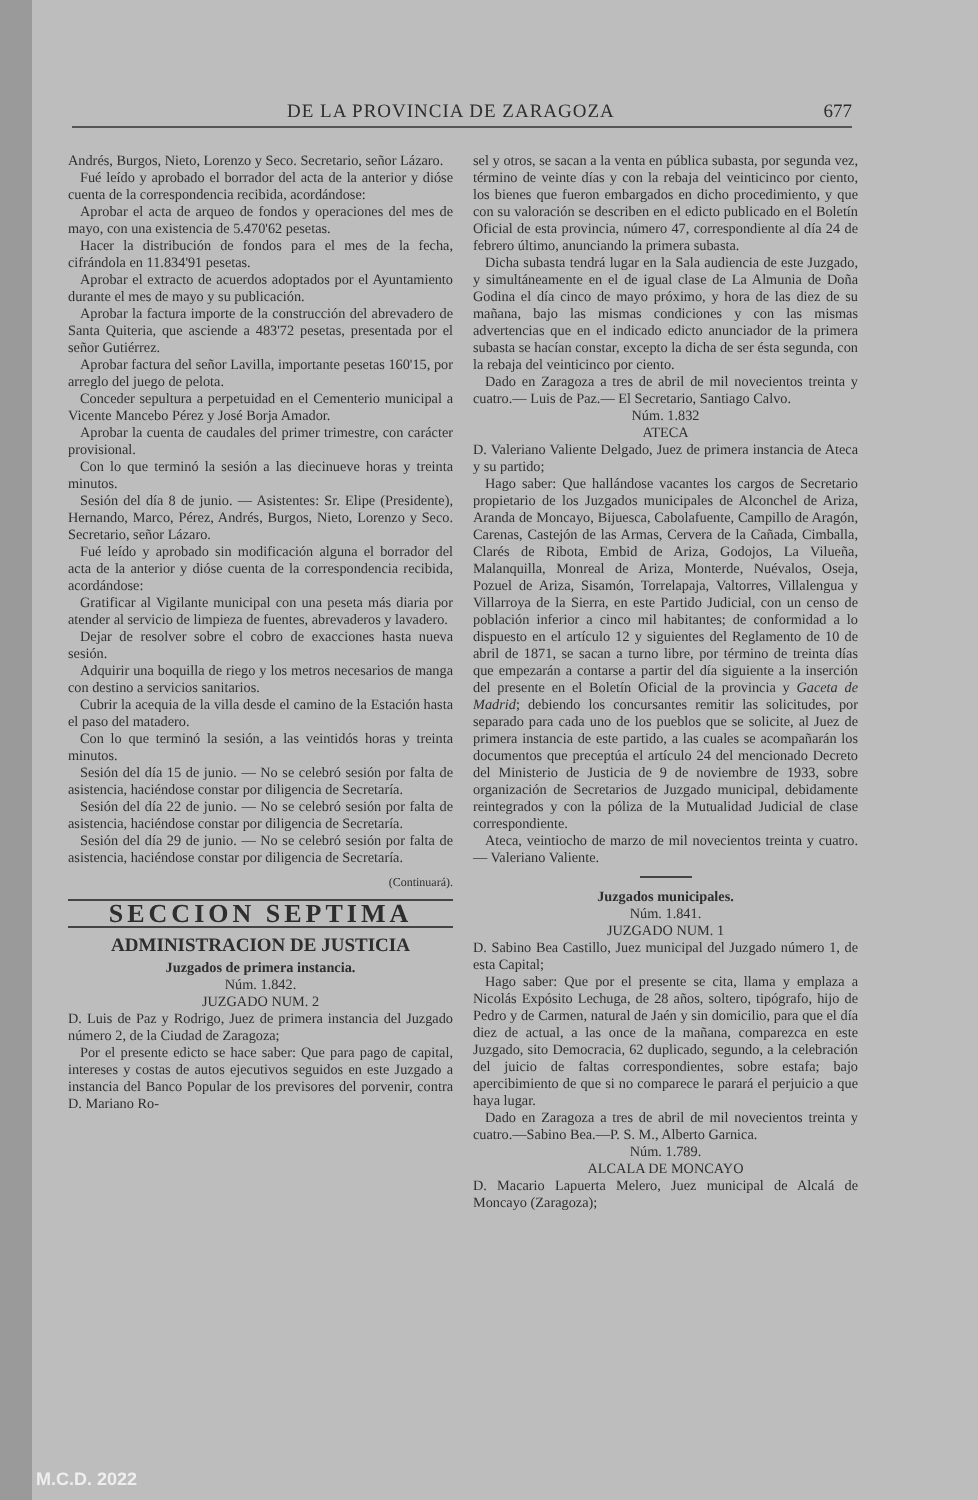DE LA PROVINCIA DE ZARAGOZA 677
Andrés, Burgos, Nieto, Lorenzo y Seco. Secretario, señor Lázaro.
Fué leído y aprobado el borrador del acta de la anterior y dióse cuenta de la correspondencia recibida, acordándose:
Aprobar el acta de arqueo de fondos y operaciones del mes de mayo, con una existencia de 5.470'62 pesetas.
Hacer la distribución de fondos para el mes de la fecha, cifrándola en 11.834'91 pesetas.
Aprobar el extracto de acuerdos adoptados por el Ayuntamiento durante el mes de mayo y su publicación.
Aprobar la factura importe de la construcción del abrevadero de Santa Quiteria, que asciende a 483'72 pesetas, presentada por el señor Gutiérrez.
Aprobar factura del señor Lavilla, importante pesetas 160'15, por arreglo del juego de pelota.
Conceder sepultura a perpetuidad en el Cementerio municipal a Vicente Mancebo Pérez y José Borja Amador.
Aprobar la cuenta de caudales del primer trimestre, con carácter provisional.
Con lo que terminó la sesión a las diecinueve horas y treinta minutos.
Sesión del día 8 de junio. — Asistentes: Sr. Elipe (Presidente), Hernando, Marco, Pérez, Andrés, Burgos, Nieto, Lorenzo y Seco. Secretario, señor Lázaro.
Fué leído y aprobado sin modificación alguna el borrador del acta de la anterior y dióse cuenta de la correspondencia recibida, acordándose:
Gratificar al Vigilante municipal con una peseta más diaria por atender al servicio de limpieza de fuentes, abrevaderos y lavadero.
Dejar de resolver sobre el cobro de exacciones hasta nueva sesión.
Adquirir una boquilla de riego y los metros necesarios de manga con destino a servicios sanitarios.
Cubrir la acequia de la villa desde el camino de la Estación hasta el paso del matadero.
Con lo que terminó la sesión, a las veintidós horas y treinta minutos.
Sesión del día 15 de junio. — No se celebró sesión por falta de asistencia, haciéndose constar por diligencia de Secretaría.
Sesión del día 22 de junio. — No se celebró sesión por falta de asistencia, haciéndose constar por diligencia de Secretaría.
Sesión del día 29 de junio. — No se celebró sesión por falta de asistencia, haciéndose constar por diligencia de Secretaría.
(Continuará).
SECCION SEPTIMA
ADMINISTRACION DE JUSTICIA
Juzgados de primera instancia.
Núm. 1.842.
JUZGADO NUM. 2
D. Luis de Paz y Rodrigo, Juez de primera instancia del Juzgado número 2, de la Ciudad de Zaragoza;
Por el presente edicto se hace saber: Que para pago de capital, intereses y costas de autos ejecutivos seguidos en este Juzgado a instancia del Banco Popular de los previsores del porvenir, contra D. Mariano Ro-
sel y otros, se sacan a la venta en pública subasta, por segunda vez, término de veinte días y con la rebaja del veinticinco por ciento, los bienes que fueron embargados en dicho procedimiento, y que con su valoración se describen en el edicto publicado en el Boletín Oficial de esta provincia, número 47, correspondiente al día 24 de febrero último, anunciando la primera subasta.
Dicha subasta tendrá lugar en la Sala audiencia de este Juzgado, y simultáneamente en el de igual clase de La Almunia de Doña Godina el día cinco de mayo próximo, y hora de las diez de su mañana, bajo las mismas condiciones y con las mismas advertencias que en el indicado edicto anunciador de la primera subasta se hacían constar, excepto la dicha de ser ésta segunda, con la rebaja del veinticinco por ciento.
Dado en Zaragoza a tres de abril de mil novecientos treinta y cuatro.— Luis de Paz.— El Secretario, Santiago Calvo.
Núm. 1.832
ATECA
D. Valeriano Valiente Delgado, Juez de primera instancia de Ateca y su partido;
Hago saber: Que hallándose vacantes los cargos de Secretario propietario de los Juzgados municipales de Alconchel de Ariza, Aranda de Moncayo, Bijuesca, Cabolafuente, Campillo de Aragón, Carenas, Castejón de las Armas, Cervera de la Cañada, Cimballa, Clarés de Ribota, Embid de Ariza, Godojos, La Vilueña, Malanquilla, Monreal de Ariza, Monterde, Nuévalos, Oseja, Pozuel de Ariza, Sisamón, Torrelapaja, Valtorres, Villalengua y Villarroya de la Sierra, en este Partido Judicial, con un censo de población inferior a cinco mil habitantes; de conformidad a lo dispuesto en el artículo 12 y siguientes del Reglamento de 10 de abril de 1871, se sacan a turno libre, por término de treinta días que empezarán a contarse a partir del día siguiente a la inserción del presente en el Boletín Oficial de la provincia y Gaceta de Madrid; debiendo los concursantes remitir las solicitudes, por separado para cada uno de los pueblos que se solicite, al Juez de primera instancia de este partido, a las cuales se acompañarán los documentos que preceptúa el artículo 24 del mencionado Decreto del Ministerio de Justicia de 9 de noviembre de 1933, sobre organización de Secretarios de Juzgado municipal, debidamente reintegrados y con la póliza de la Mutualidad Judicial de clase correspondiente.
Ateca, veintiocho de marzo de mil novecientos treinta y cuatro.— Valeriano Valiente.
Juzgados municipales.
Núm. 1.841.
JUZGADO NUM. 1
D. Sabino Bea Castillo, Juez municipal del Juzgado número 1, de esta Capital;
Hago saber: Que por el presente se cita, llama y emplaza a Nicolás Expósito Lechuga, de 28 años, soltero, tipógrafo, hijo de Pedro y de Carmen, natural de Jaén y sin domicilio, para que el día diez de actual, a las once de la mañana, comparezca en este Juzgado, sito Democracia, 62 duplicado, segundo, a la celebración del juicio de faltas correspondientes, sobre estafa; bajo apercibimiento de que si no comparece le parará el perjuicio a que haya lugar.
Dado en Zaragoza a tres de abril de mil novecientos treinta y cuatro.—Sabino Bea.—P. S. M., Alberto Garnica.
Núm. 1.789.
ALCALA DE MONCAYO
D. Macario Lapuerta Melero, Juez municipal de Alcalá de Moncayo (Zaragoza);
M.C.D. 2022